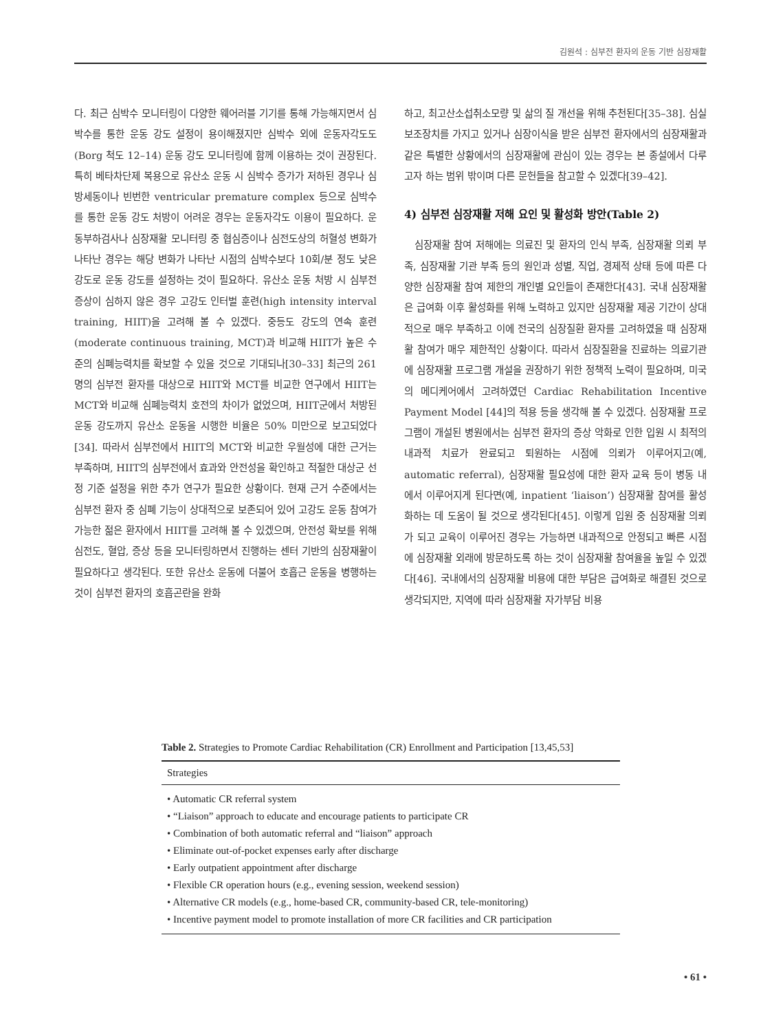김원석 : 심부전 환자의 운동 기반 심장재활
다. 최근 심박수 모니터링이 다양한 웨어러블 기기를 통해 가능해지면서 심박수를 통한 운동 강도 설정이 용이해졌지만 심박수 외에 운동자각도도(Borg 척도 12–14) 운동 강도 모니터링에 함께 이용하는 것이 권장된다. 특히 베타차단제 복용으로 유산소 운동 시 심박수 증가가 저하된 경우나 심방세동이나 빈번한 ventricular premature complex 등으로 심박수를 통한 운동 강도 처방이 어려운 경우는 운동자각도 이용이 필요하다. 운동부하검사나 심장재활 모니터링 중 협심증이나 심전도상의 허혈성 변화가 나타난 경우는 해당 변화가 나타난 시점의 심박수보다 10회/분 정도 낮은 강도로 운동 강도를 설정하는 것이 필요하다. 유산소 운동 처방 시 심부전 증상이 심하지 않은 경우 고강도 인터벌 훈련(high intensity interval training, HIIT)을 고려해 볼 수 있겠다. 중등도 강도의 연속 훈련(moderate continuous training, MCT)과 비교해 HIIT가 높은 수준의 심폐능력치를 확보할 수 있을 것으로 기대되나[30–33] 최근의 261명의 심부전 환자를 대상으로 HIIT와 MCT를 비교한 연구에서 HIIT는 MCT와 비교해 심폐능력치 호전의 차이가 없었으며, HIIT군에서 처방된 운동 강도까지 유산소 운동을 시행한 비율은 50% 미만으로 보고되었다[34]. 따라서 심부전에서 HIIT의 MCT와 비교한 우월성에 대한 근거는 부족하며, HIIT의 심부전에서 효과와 안전성을 확인하고 적절한 대상군 선정 기준 설정을 위한 추가 연구가 필요한 상황이다. 현재 근거 수준에서는 심부전 환자 중 심폐 기능이 상대적으로 보존되어 있어 고강도 운동 참여가 가능한 젊은 환자에서 HIIT를 고려해 볼 수 있겠으며, 안전성 확보를 위해 심전도, 혈압, 증상 등을 모니터링하면서 진행하는 센터 기반의 심장재활이 필요하다고 생각된다. 또한 유산소 운동에 더불어 호흡근 운동을 병행하는 것이 심부전 환자의 호흡곤란을 완화
하고, 최고산소섭취소모량 및 삶의 질 개선을 위해 추천된다[35–38]. 심실보조장치를 가지고 있거나 심장이식을 받은 심부전 환자에서의 심장재활과 같은 특별한 상황에서의 심장재활에 관심이 있는 경우는 본 종설에서 다루고자 하는 범위 밖이며 다른 문헌들을 참고할 수 있겠다[39–42].
4) 심부전 심장재활 저해 요인 및 활성화 방안(Table 2)
심장재활 참여 저해에는 의료진 및 환자의 인식 부족, 심장재활 의뢰 부족, 심장재활 기관 부족 등의 원인과 성별, 직업, 경제적 상태 등에 따른 다양한 심장재활 참여 제한의 개인별 요인들이 존재한다[43]. 국내 심장재활은 급여화 이후 활성화를 위해 노력하고 있지만 심장재활 제공 기간이 상대적으로 매우 부족하고 이에 전국의 심장질환 환자를 고려하였을 때 심장재활 참여가 매우 제한적인 상황이다. 따라서 심장질환을 진료하는 의료기관에 심장재활 프로그램 개설을 권장하기 위한 정책적 노력이 필요하며, 미국의 메디케어에서 고려하였던 Cardiac Rehabilitation Incentive Payment Model [44]의 적용 등을 생각해 볼 수 있겠다. 심장재활 프로그램이 개설된 병원에서는 심부전 환자의 증상 악화로 인한 입원 시 최적의 내과적 치료가 완료되고 퇴원하는 시점에 의뢰가 이루어지고(예, automatic referral), 심장재활 필요성에 대한 환자 교육 등이 병동 내에서 이루어지게 된다면(예, inpatient ‘liaison’) 심장재활 참여를 활성화하는 데 도움이 될 것으로 생각된다[45]. 이렇게 입원 중 심장재활 의뢰가 되고 교육이 이루어진 경우는 가능하면 내과적으로 안정되고 빠른 시점에 심장재활 외래에 방문하도록 하는 것이 심장재활 참여율을 높일 수 있겠다[46]. 국내에서의 심장재활 비용에 대한 부담은 급여화로 해결된 것으로 생각되지만, 지역에 따라 심장재활 자가부담 비용
Table 2. Strategies to Promote Cardiac Rehabilitation (CR) Enrollment and Participation [13,45,53]
| Strategies |
| --- |
| • Automatic CR referral system |
| • “Liaison” approach to educate and encourage patients to participate CR |
| • Combination of both automatic referral and “liaison” approach |
| • Eliminate out-of-pocket expenses early after discharge |
| • Early outpatient appointment after discharge |
| • Flexible CR operation hours (e.g., evening session, weekend session) |
| • Alternative CR models (e.g., home-based CR, community-based CR, tele-monitoring) |
| • Incentive payment model to promote installation of more CR facilities and CR participation |
• 61 •